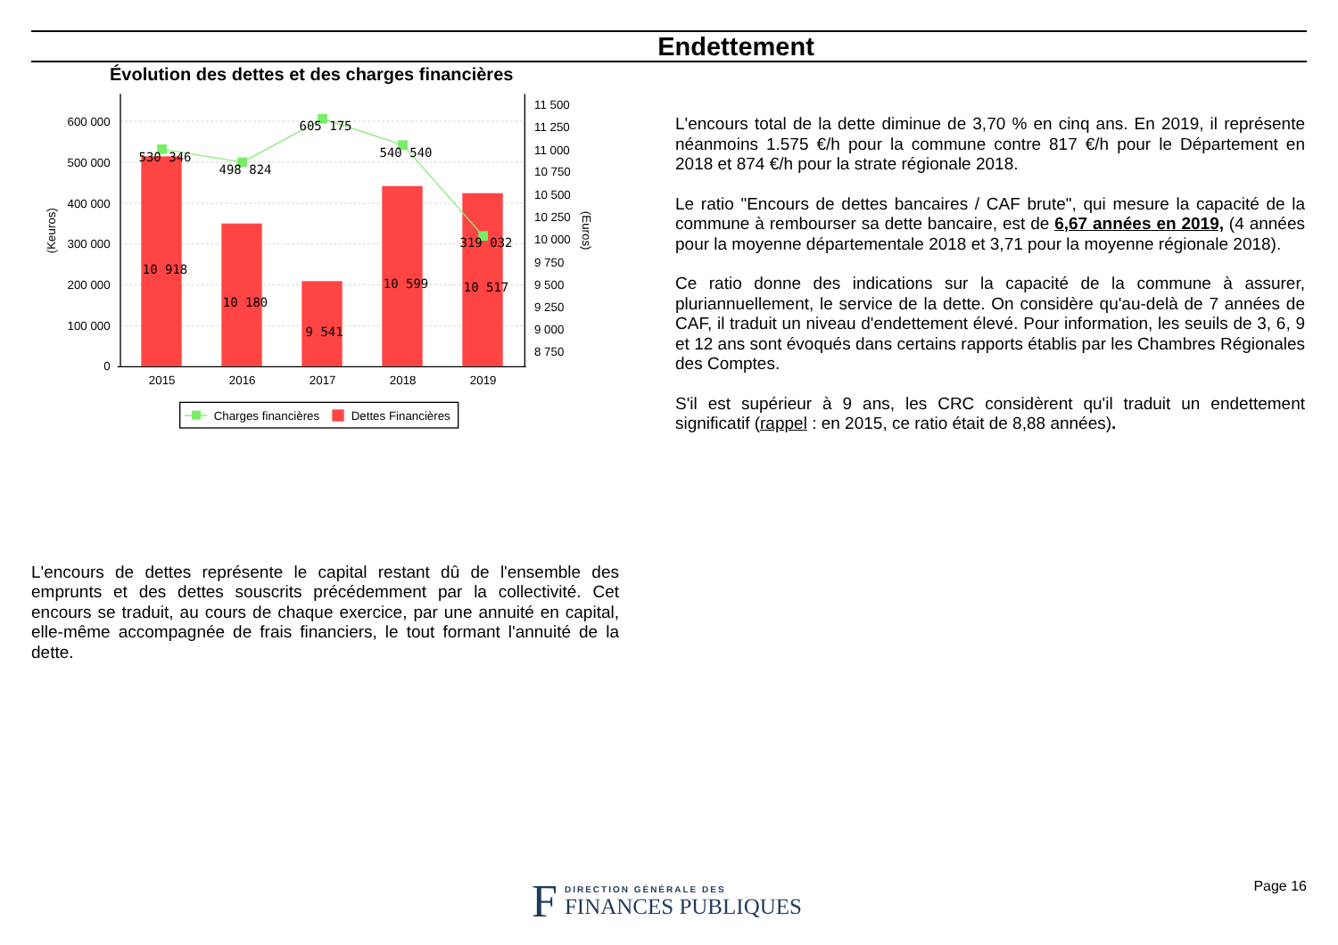Endettement
Évolution des dettes et des charges financières
600 000
500 000
400 000
300 000
200 000
100 000
0
11 500
11 250
11 000
10 750
10 500
10 250
10 000
9 750
9 500
9 250
9 000
8 750
(Keuros)
(Euros)
530 346
498 824
605 175
540 540
319 032
10 918
10 180
9 541
10 599
10 517
2015
2016
2017
2018
2019
Charges financières
Dettes Financières
L'encours total de la dette diminue de 3,70 % en cinq ans. En 2019, il représente néanmoins 1.575 €/h pour la commune contre 817 €/h pour le Département en 2018 et 874 €/h pour la strate régionale 2018.
Le ratio "Encours de dettes bancaires / CAF brute", qui mesure la capacité de la commune à rembourser sa dette bancaire, est de 6,67 années en 2019, (4 années pour la moyenne départementale 2018 et 3,71 pour la moyenne régionale 2018).
Ce ratio donne des indications sur la capacité de la commune à assurer, pluriannuellement, le service de la dette. On considère qu'au-delà de 7 années de CAF, il traduit un niveau d'endettement élevé. Pour information, les seuils de 3, 6, 9 et 12 ans sont évoqués dans certains rapports établis par les Chambres Régionales des Comptes.
S'il est supérieur à 9 ans, les CRC considèrent qu'il traduit un endettement significatif (rappel : en 2015, ce ratio était de 8,88 années).
L'encours de dettes représente le capital restant dû de l'ensemble des emprunts et des dettes souscrits précédemment par la collectivité. Cet encours se traduit, au cours de chaque exercice, par une annuité en capital, elle-même accompagnée de frais financiers, le tout formant l'annuité de la dette.
F
DIRECTION GÉNÉRALE DES
FINANCES PUBLIQUES
Page 16